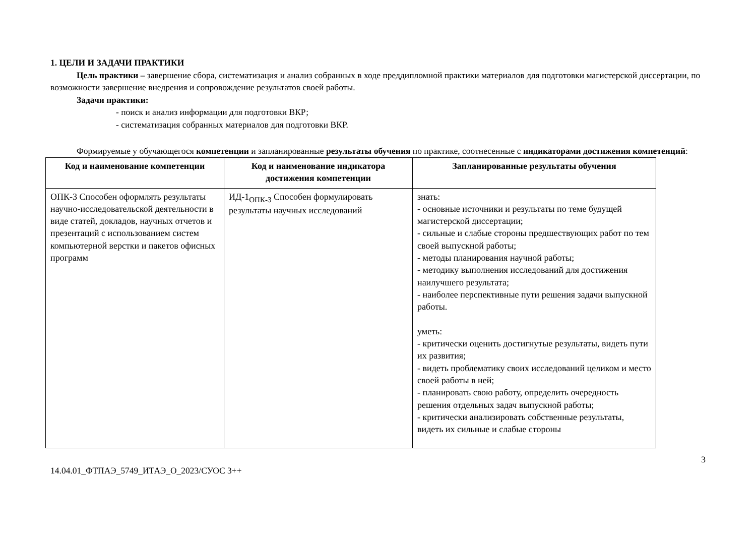1. ЦЕЛИ И ЗАДАЧИ ПРАКТИКИ
Цель практики – завершение сбора, систематизация и анализ собранных в ходе преддипломной практики материалов для подготовки магистерской диссертации, по возможности завершение внедрения и сопровождение результатов своей работы.
Задачи практики:
- поиск и анализ информации для подготовки ВКР;
- систематизация собранных материалов для подготовки ВКР.
Формируемые у обучающегося компетенции и запланированные результаты обучения по практике, соотнесенные с индикаторами достижения компетенций:
| Код и наименование компетенции | Код и наименование индикатора достижения компетенции | Запланированные результаты обучения |
| --- | --- | --- |
| ОПК-3 Способен оформлять результаты научно-исследовательской деятельности в виде статей, докладов, научных отчетов и презентаций с использованием систем компьютерной верстки и пакетов офисных программ | ИД-1<sub>ОПК-3</sub> Способен формулировать результаты научных исследований | знать: - основные источники и результаты по теме будущей магистерской диссертации; - сильные и слабые стороны предшествующих работ по тем своей выпускной работы; - методы планирования научной работы; - методику выполнения исследований для достижения наилучшего результата; - наиболее перспективные пути решения задачи выпускной работы. уметь: - критически оценить достигнутые результаты, видеть пути их развития; - видеть проблематику своих исследований целиком и место своей работы в ней; - планировать свою работу, определить очередность решения отдельных задач выпускной работы; - критически анализировать собственные результаты, видеть их сильные и слабые стороны |
14.04.01_ФТПАЭ_5749_ИТАЭ_О_2023/СУОС 3++ 3